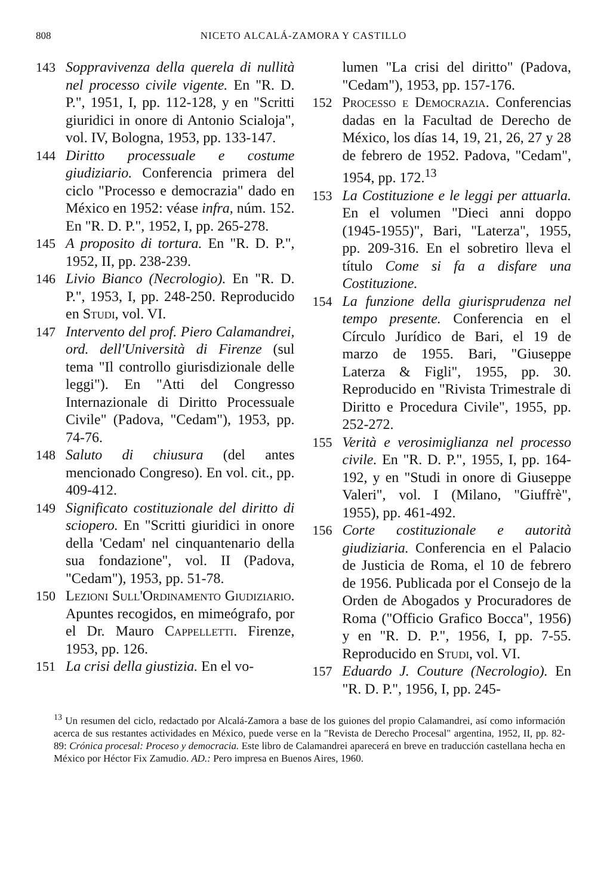808 NICETO ALCALÁ-ZAMORA Y CASTILLO
143 Soppravivenza della querela di nullità nel processo civile vigente. En "R. D. P.", 1951, I, pp. 112-128, y en "Scritti giuridici in onore di Antonio Scialoja", vol. IV, Bologna, 1953, pp. 133-147.
144 Diritto processuale e costume giudiziario. Conferencia primera del ciclo "Processo e democrazia" dado en México en 1952: véase infra, núm. 152. En "R. D. P.", 1952, I, pp. 265-278.
145 A proposito di tortura. En "R. D. P.", 1952, II, pp. 238-239.
146 Livio Bianco (Necrologio). En "R. D. P.", 1953, I, pp. 248-250. Reproducido en Studi, vol. VI.
147 Intervento del prof. Piero Calamandrei, ord. dell'Università di Firenze (sul tema "Il controllo giurisdizionale delle leggi"). En "Atti del Congresso Internazionale di Diritto Processuale Civile" (Padova, "Cedam"), 1953, pp. 74-76.
148 Saluto di chiusura (del antes mencionado Congreso). En vol. cit., pp. 409-412.
149 Significato costituzionale del diritto di sciopero. En "Scritti giuridici in onore della 'Cedam' nel cinquantenario della sua fondazione", vol. II (Padova, "Cedam"), 1953, pp. 51-78.
150 Lezioni Sull'Ordinamento Giudiziario. Apuntes recogidos, en mimeógrafo, por el Dr. Mauro Cappelletti. Firenze, 1953, pp. 126.
151 La crisi della giustizia. En el vo-
lumen "La crisi del diritto" (Padova, "Cedam"), 1953, pp. 157-176.
152 Processo e Democrazia. Conferencias dadas en la Facultad de Derecho de México, los días 14, 19, 21, 26, 27 y 28 de febrero de 1952. Padova, "Cedam", 1954, pp. 172.<sup>13</sup>
153 La Costituzione e le leggi per attuarla. En el volumen "Dieci anni doppo (1945-1955)", Bari, "Laterza", 1955, pp. 209-316. En el sobretiro lleva el título Come si fa a disfare una Costituzione.
154 La funzione della giurisprudenza nel tempo presente. Conferencia en el Círculo Jurídico de Bari, el 19 de marzo de 1955. Bari, "Giuseppe Laterza & Figli", 1955, pp. 30. Reproducido en "Rivista Trimestrale di Diritto e Procedura Civile", 1955, pp. 252-272.
155 Verità e verosimiglianza nel processo civile. En "R. D. P.", 1955, I, pp. 164-192, y en "Studi in onore di Giuseppe Valeri", vol. I (Milano, "Giuffrè", 1955), pp. 461-492.
156 Corte costituzionale e autorità giudiziaria. Conferencia en el Palacio de Justicia de Roma, el 10 de febrero de 1956. Publicada por el Consejo de la Orden de Abogados y Procuradores de Roma ("Officio Grafico Bocca", 1956) y en "R. D. P.", 1956, I, pp. 7-55. Reproducido en Studi, vol. VI.
157 Eduardo J. Couture (Necrologio). En "R. D. P.", 1956, I, pp. 245-
<sup>13</sup> Un resumen del ciclo, redactado por Alcalá-Zamora a base de los guiones del propio Calamandrei, así como información acerca de sus restantes actividades en México, puede verse en la "Revista de Derecho Procesal" argentina, 1952, II, pp. 82-89: Crónica procesal: Proceso y democracia. Este libro de Calamandrei aparecerá en breve en traducción castellana hecha en México por Héctor Fix Zamudio. AD.: Pero impresa en Buenos Aires, 1960.